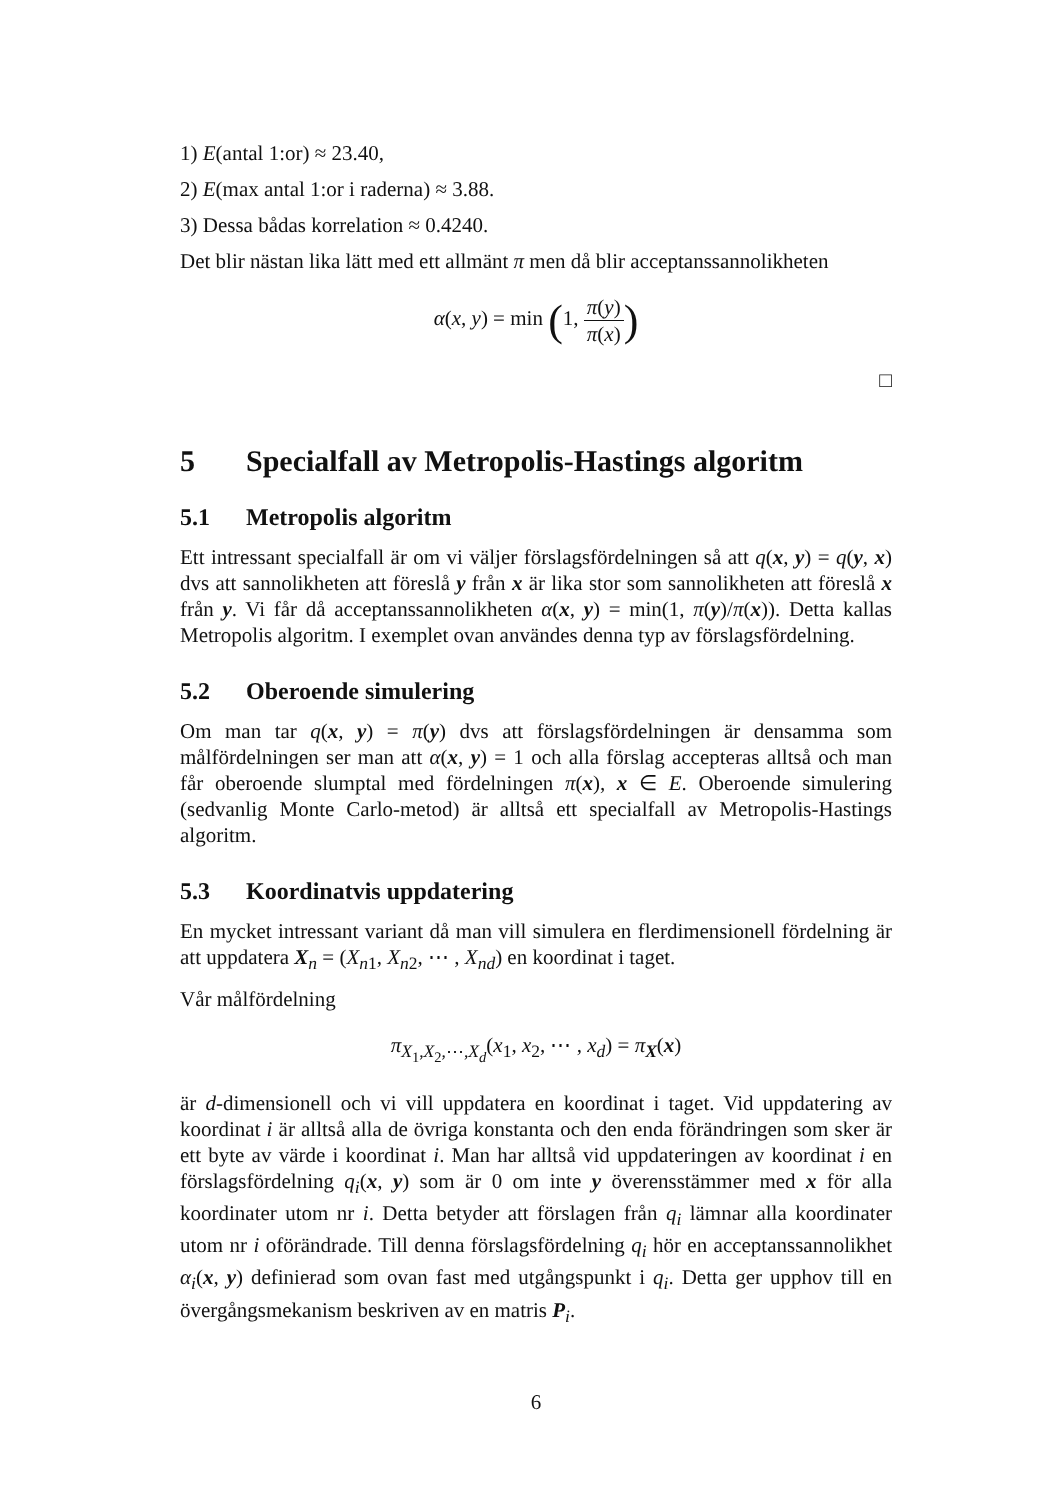1) E(antal 1:or) ≈ 23.40,
2) E(max antal 1:or i raderna) ≈ 3.88.
3) Dessa bådas korrelation ≈ 0.4240.
Det blir nästan lika lätt med ett allmänt π men då blir acceptanssannolikheten
α(x, y) = min (1, π(y) π(x))
□
5 Specialfall av Metropolis-Hastings algoritm
5.1 Metropolis algoritm
Ett intressant specialfall är om vi väljer förslagsfördelningen så att q(x, y) = q(y, x) dvs att sannolikheten att föreslå y från x är lika stor som sannolikheten att föreslå x från y. Vi får då acceptanssannolikheten α(x, y) = min(1, π(y)/π(x)). Detta kallas Metropolis algoritm. I exemplet ovan användes denna typ av förslagsfördelning.
5.2 Oberoende simulering
Om man tar q(x, y) = π(y) dvs att förslagsfördelningen är densamma som målfördelningen ser man att α(x, y) = 1 och alla förslag accepteras alltså och man får oberoende slumptal med fördelningen π(x), x ∈ E. Oberoende simulering (sedvanlig Monte Carlo-metod) är alltså ett specialfall av Metropolis-Hastings algoritm.
5.3 Koordinatvis uppdatering
En mycket intressant variant då man vill simulera en flerdimensionell fördelning är att uppdatera X<sub>n</sub> = (X<sub>n1</sub>, X<sub>n2</sub>, ⋯ , X<sub>nd</sub>) en koordinat i taget.
Vår målfördelning
π<sub>X<sub>1</sub>,X<sub>2</sub>,⋯,X<sub>d</sub></sub>(x<sub>1</sub>, x<sub>2</sub>, ⋯ , x<sub>d</sub>) = π<sub>X</sub>(x)
är d-dimensionell och vi vill uppdatera en koordinat i taget. Vid uppdatering av koordinat i är alltså alla de övriga konstanta och den enda förändringen som sker är ett byte av värde i koordinat i. Man har alltså vid uppdateringen av koordinat i en förslagsfördelning q<sub>i</sub>(x, y) som är 0 om inte y överensstämmer med x för alla koordinater utom nr i. Detta betyder att förslagen från q<sub>i</sub> lämnar alla koordinater utom nr i oförändrade. Till denna förslagsfördelning q<sub>i</sub> hör en acceptanssannolikhet α<sub>i</sub>(x, y) definierad som ovan fast med utgångspunkt i q<sub>i</sub>. Detta ger upphov till en övergångsmekanism beskriven av en matris P<sub>i</sub>.
6